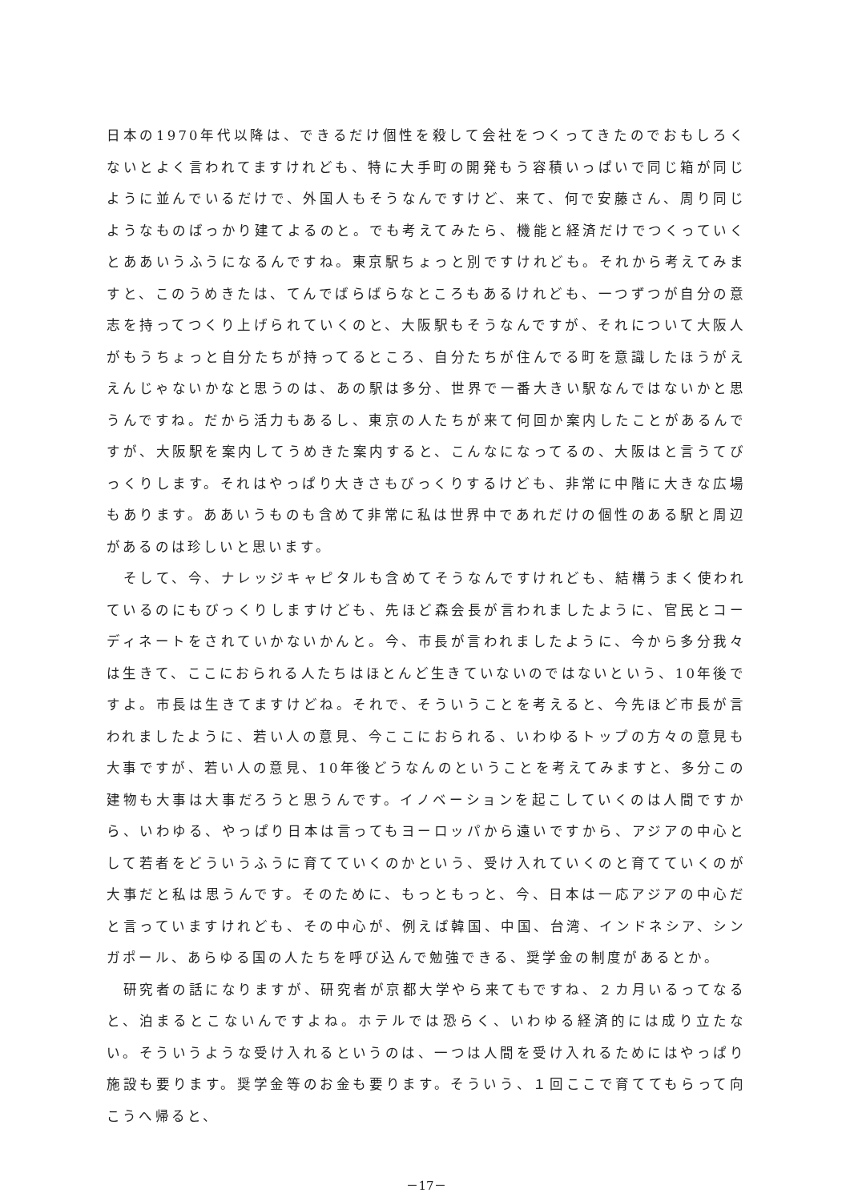日本の1970年代以降は、できるだけ個性を殺して会社をつくってきたのでおもしろくないとよく言われてますけれども、特に大手町の開発もう容積いっぱいで同じ箱が同じように並んでいるだけで、外国人もそうなんですけど、来て、何で安藤さん、周り同じようなものばっかり建てよるのと。でも考えてみたら、機能と経済だけでつくっていくとああいうふうになるんですね。東京駅ちょっと別ですけれども。それから考えてみますと、このうめきたは、てんでばらばらなところもあるけれども、一つずつが自分の意志を持ってつくり上げられていくのと、大阪駅もそうなんですが、それについて大阪人がもうちょっと自分たちが持ってるところ、自分たちが住んでる町を意識したほうがええんじゃないかなと思うのは、あの駅は多分、世界で一番大きい駅なんではないかと思うんですね。だから活力もあるし、東京の人たちが来て何回か案内したことがあるんですが、大阪駅を案内してうめきた案内すると、こんなになってるの、大阪はと言うてびっくりします。それはやっぱり大きさもびっくりするけども、非常に中階に大きな広場もあります。ああいうものも含めて非常に私は世界中であれだけの個性のある駅と周辺があるのは珍しいと思います。
　そして、今、ナレッジキャピタルも含めてそうなんですけれども、結構うまく使われているのにもびっくりしますけども、先ほど森会長が言われましたように、官民とコーディネートをされていかないかんと。今、市長が言われましたように、今から多分我々は生きて、ここにおられる人たちはほとんど生きていないのではないという、10年後ですよ。市長は生きてますけどね。それで、そういうことを考えると、今先ほど市長が言われましたように、若い人の意見、今ここにおられる、いわゆるトップの方々の意見も大事ですが、若い人の意見、10年後どうなんのということを考えてみますと、多分この建物も大事は大事だろうと思うんです。イノベーションを起こしていくのは人間ですから、いわゆる、やっぱり日本は言ってもヨーロッパから遠いですから、アジアの中心として若者をどういうふうに育てていくのかという、受け入れていくのと育てていくのが大事だと私は思うんです。そのために、もっともっと、今、日本は一応アジアの中心だと言っていますけれども、その中心が、例えば韓国、中国、台湾、インドネシア、シンガポール、あらゆる国の人たちを呼び込んで勉強できる、奨学金の制度があるとか。
　研究者の話になりますが、研究者が京都大学やら来てもですね、２カ月いるってなると、泊まるとこないんですよね。ホテルでは恐らく、いわゆる経済的には成り立たない。そういうような受け入れるというのは、一つは人間を受け入れるためにはやっぱり施設も要ります。奨学金等のお金も要ります。そういう、１回ここで育ててもらって向こうへ帰ると、
－17－